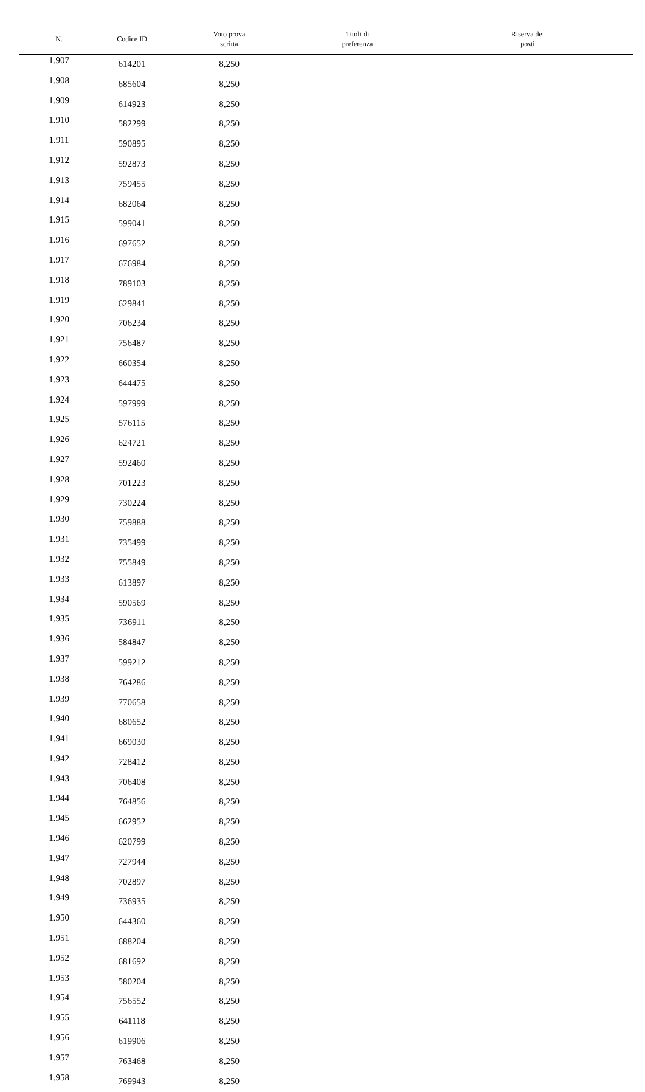| N. | Codice ID | Voto prova scritta | Titoli di preferenza | Riserva dei posti |
| --- | --- | --- | --- | --- |
| 1.907 | 614201 | 8,250 | | |
| 1.908 | 685604 | 8,250 | | |
| 1.909 | 614923 | 8,250 | | |
| 1.910 | 582299 | 8,250 | | |
| 1.911 | 590895 | 8,250 | | |
| 1.912 | 592873 | 8,250 | | |
| 1.913 | 759455 | 8,250 | | |
| 1.914 | 682064 | 8,250 | | |
| 1.915 | 599041 | 8,250 | | |
| 1.916 | 697652 | 8,250 | | |
| 1.917 | 676984 | 8,250 | | |
| 1.918 | 789103 | 8,250 | | |
| 1.919 | 629841 | 8,250 | | |
| 1.920 | 706234 | 8,250 | | |
| 1.921 | 756487 | 8,250 | | |
| 1.922 | 660354 | 8,250 | | |
| 1.923 | 644475 | 8,250 | | |
| 1.924 | 597999 | 8,250 | | |
| 1.925 | 576115 | 8,250 | | |
| 1.926 | 624721 | 8,250 | | |
| 1.927 | 592460 | 8,250 | | |
| 1.928 | 701223 | 8,250 | | |
| 1.929 | 730224 | 8,250 | | |
| 1.930 | 759888 | 8,250 | | |
| 1.931 | 735499 | 8,250 | | |
| 1.932 | 755849 | 8,250 | | |
| 1.933 | 613897 | 8,250 | | |
| 1.934 | 590569 | 8,250 | | |
| 1.935 | 736911 | 8,250 | | |
| 1.936 | 584847 | 8,250 | | |
| 1.937 | 599212 | 8,250 | | |
| 1.938 | 764286 | 8,250 | | |
| 1.939 | 770658 | 8,250 | | |
| 1.940 | 680652 | 8,250 | | |
| 1.941 | 669030 | 8,250 | | |
| 1.942 | 728412 | 8,250 | | |
| 1.943 | 706408 | 8,250 | | |
| 1.944 | 764856 | 8,250 | | |
| 1.945 | 662952 | 8,250 | | |
| 1.946 | 620799 | 8,250 | | |
| 1.947 | 727944 | 8,250 | | |
| 1.948 | 702897 | 8,250 | | |
| 1.949 | 736935 | 8,250 | | |
| 1.950 | 644360 | 8,250 | | |
| 1.951 | 688204 | 8,250 | | |
| 1.952 | 681692 | 8,250 | | |
| 1.953 | 580204 | 8,250 | | |
| 1.954 | 756552 | 8,250 | | |
| 1.955 | 641118 | 8,250 | | |
| 1.956 | 619906 | 8,250 | | |
| 1.957 | 763468 | 8,250 | | |
| 1.958 | 769943 | 8,250 | | |